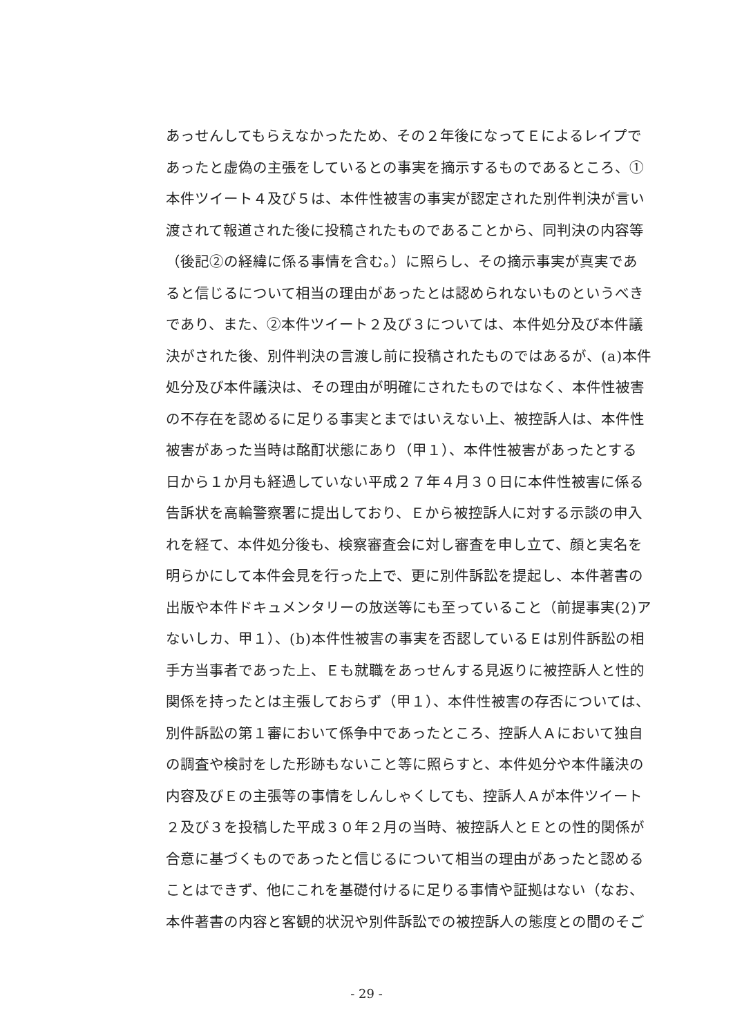あっせんしてもらえなかったため、その２年後になってＥによるレイプで
あったと虚偽の主張をしているとの事実を摘示するものであるところ、①
本件ツイート４及び５は、本件性被害の事実が認定された別件判決が言い
渡されて報道された後に投稿されたものであることから、同判決の内容等
（後記②の経緯に係る事情を含む。）に照らし、その摘示事実が真実であ
ると信じるについて相当の理由があったとは認められないものというべき
であり、また、②本件ツイート２及び３については、本件処分及び本件議
決がされた後、別件判決の言渡し前に投稿されたものではあるが、(a)本件
処分及び本件議決は、その理由が明確にされたものではなく、本件性被害
の不存在を認めるに足りる事実とまではいえない上、被控訴人は、本件性
被害があった当時は酩酊状態にあり（甲１）、本件性被害があったとする
日から１か月も経過していない平成２７年４月３０日に本件性被害に係る
告訴状を高輪警察署に提出しており、Ｅから被控訴人に対する示談の申入
れを経て、本件処分後も、検察審査会に対し審査を申し立て、顔と実名を
明らかにして本件会見を行った上で、更に別件訴訟を提起し、本件著書の
出版や本件ドキュメンタリーの放送等にも至っていること（前提事実(2)ア
ないしカ、甲１）、(b)本件性被害の事実を否認しているＥは別件訴訟の相
手方当事者であった上、Ｅも就職をあっせんする見返りに被控訴人と性的
関係を持ったとは主張しておらず（甲１）、本件性被害の存否については、
別件訴訟の第１審において係争中であったところ、控訴人Ａにおいて独自
の調査や検討をした形跡もないこと等に照らすと、本件処分や本件議決の
内容及びＥの主張等の事情をしんしゃくしても、控訴人Ａが本件ツイート
２及び３を投稿した平成３０年２月の当時、被控訴人とＥとの性的関係が
合意に基づくものであったと信じるについて相当の理由があったと認める
ことはできず、他にこれを基礎付けるに足りる事情や証拠はない（なお、
本件著書の内容と客観的状況や別件訴訟での被控訴人の態度との間のそご
- 29 -